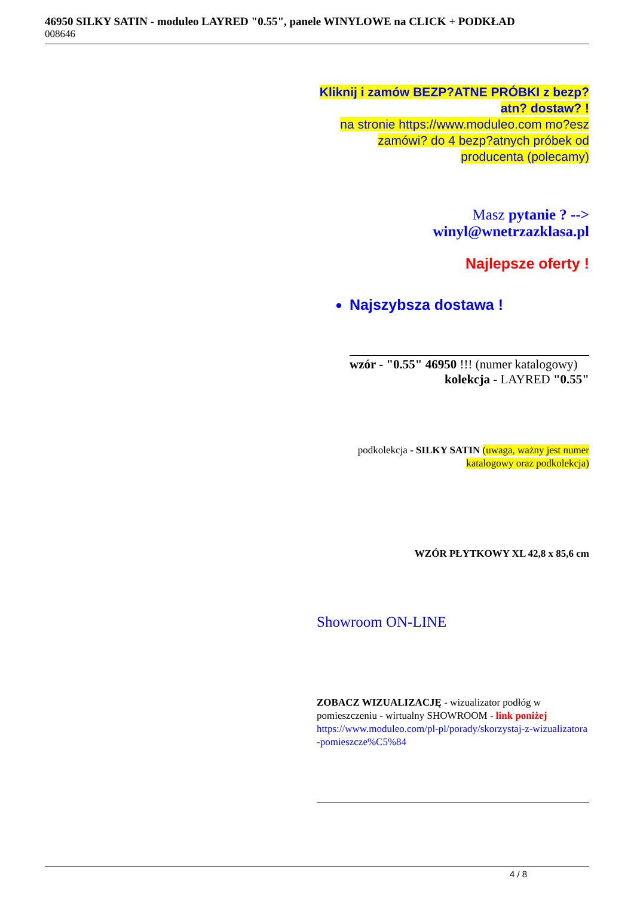46950 SILKY SATIN - moduleo LAYRED "0.55", panele WINYLOWE na CLICK + PODKŁAD
008646
Kliknij i zamów BEZP?ATNE PRÓBKI z bezp?atn? dostaw? !
na stronie https://www.moduleo.com mo?esz zamówi? do 4 bezp?atnych próbek od producenta (polecamy)
Masz pytanie ? -->
winyl@wnetrzazklasa.pl
Najlepsze oferty !
Najszybsza dostawa !
wzór - "0.55" 46950 !!! (numer katalogowy)
kolekcja - LAYRED "0.55"
podkolekcja - SILKY SATIN (uwaga, ważny jest numer katalogowy oraz podkolekcja)
WZÓR PŁYTKOWY XL 42,8 x 85,6 cm
Showroom ON-LINE
ZOBACZ WIZUALIZACJĘ - wizualizator podłóg w pomieszczeniu - wirtualny SHOWROOM - link poniżej
https://www.moduleo.com/pl-pl/porady/skorzystaj-z-wizualizatora-pomieszcze%C5%84
4 / 8